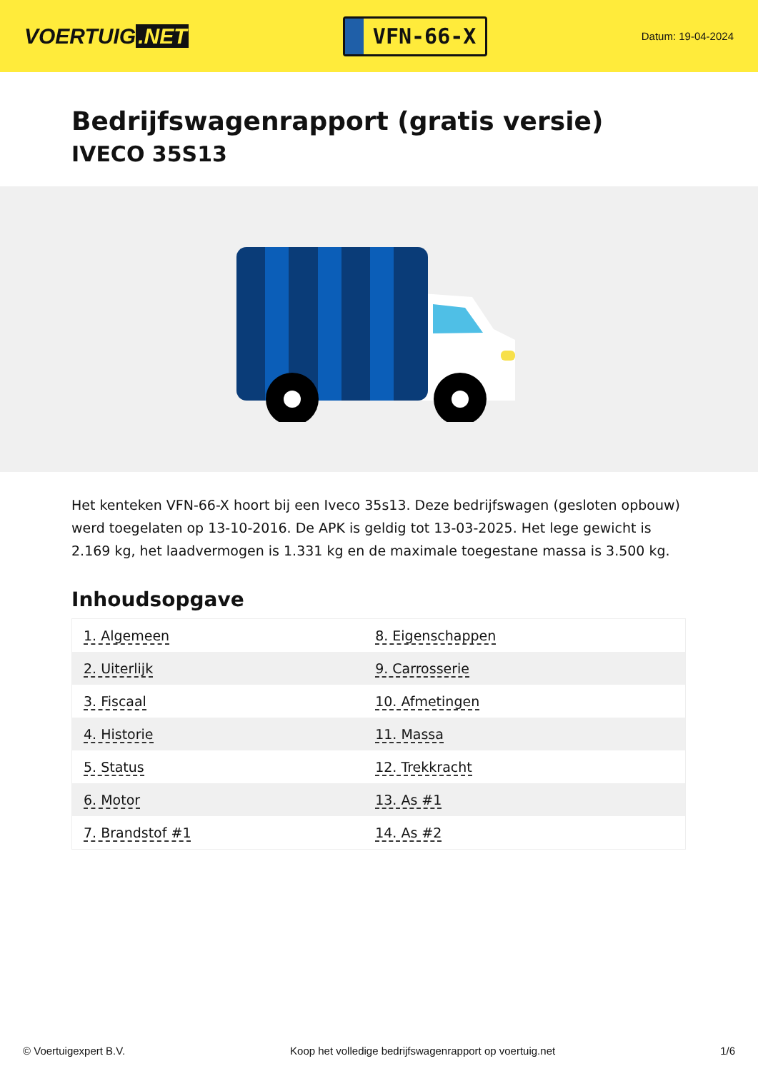VOERTUIG.NET
VFN-66-X
Datum: 19-04-2024
Bedrijfswagenrapport (gratis versie)
IVECO 35S13
Het kenteken VFN-66-X hoort bij een Iveco 35s13. Deze bedrijfswagen (gesloten opbouw) werd toegelaten op 13-10-2016. De APK is geldig tot 13-03-2025. Het lege gewicht is 2.169 kg, het laadvermogen is 1.331 kg en de maximale toegestane massa is 3.500 kg.
Inhoudsopgave
| 1. Algemeen | 8. Eigenschappen |
| 2. Uiterlijk | 9. Carrosserie |
| 3. Fiscaal | 10. Afmetingen |
| 4. Historie | 11. Massa |
| 5. Status | 12. Trekkracht |
| 6. Motor | 13. As #1 |
| 7. Brandstof #1 | 14. As #2 |
© Voertuigexpert B.V. Koop het volledige bedrijfswagenrapport op voertuig.net 1/6